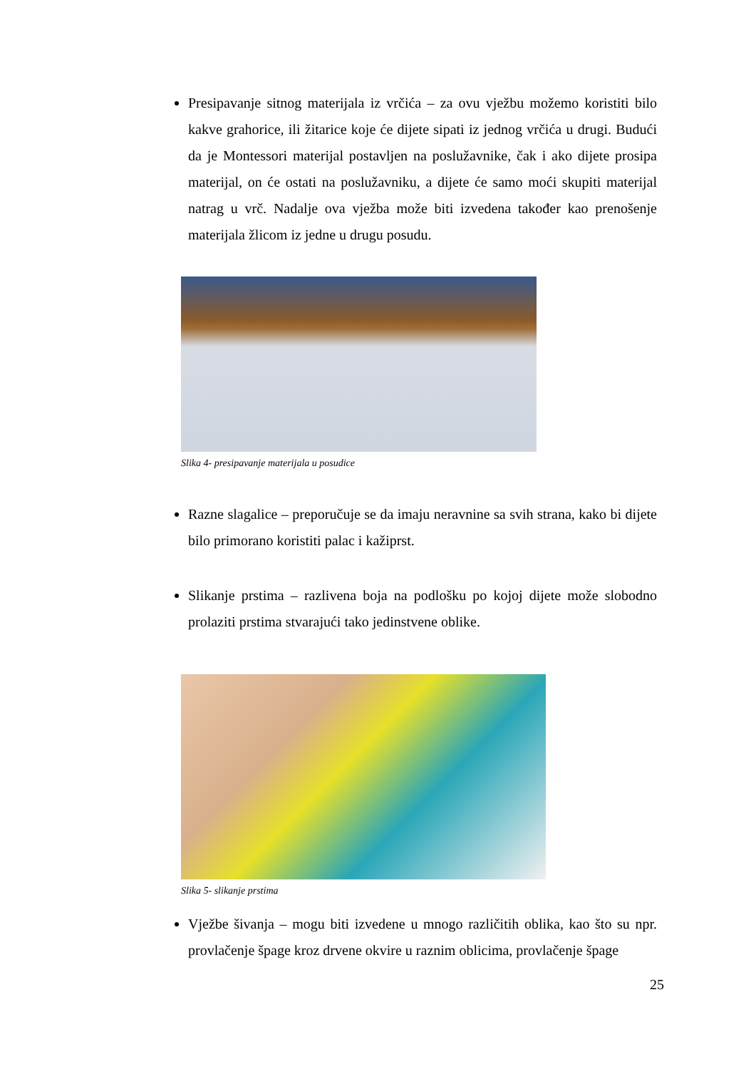Presipavanje sitnog materijala iz vrčića – za ovu vježbu možemo koristiti bilo kakve grahorice, ili žitarice koje će dijete sipati iz jednog vrčića u drugi. Budući da je Montessori materijal postavljen na poslužavnike, čak i ako dijete prosipa materijal, on će ostati na poslužavniku, a dijete će samo moći skupiti materijal natrag u vrč. Nadalje ova vježba može biti izvedena također kao prenošenje materijala žlicom iz jedne u drugu posudu.
Slika 4- presipavanje materijala u posudice
Razne slagalice – preporučuje se da imaju neravnine sa svih strana, kako bi dijete bilo primorano koristiti palac i kažiprst.
Slikanje prstima – razlivena boja na podlošku po kojoj dijete može slobodno prolaziti prstima stvarajući tako jedinstvene oblike.
Slika 5- slikanje prstima
Vježbe šivanja – mogu biti izvedene u mnogo različitih oblika, kao što su npr. provlačenje špage kroz drvene okvire u raznim oblicima, provlačenje špage
25